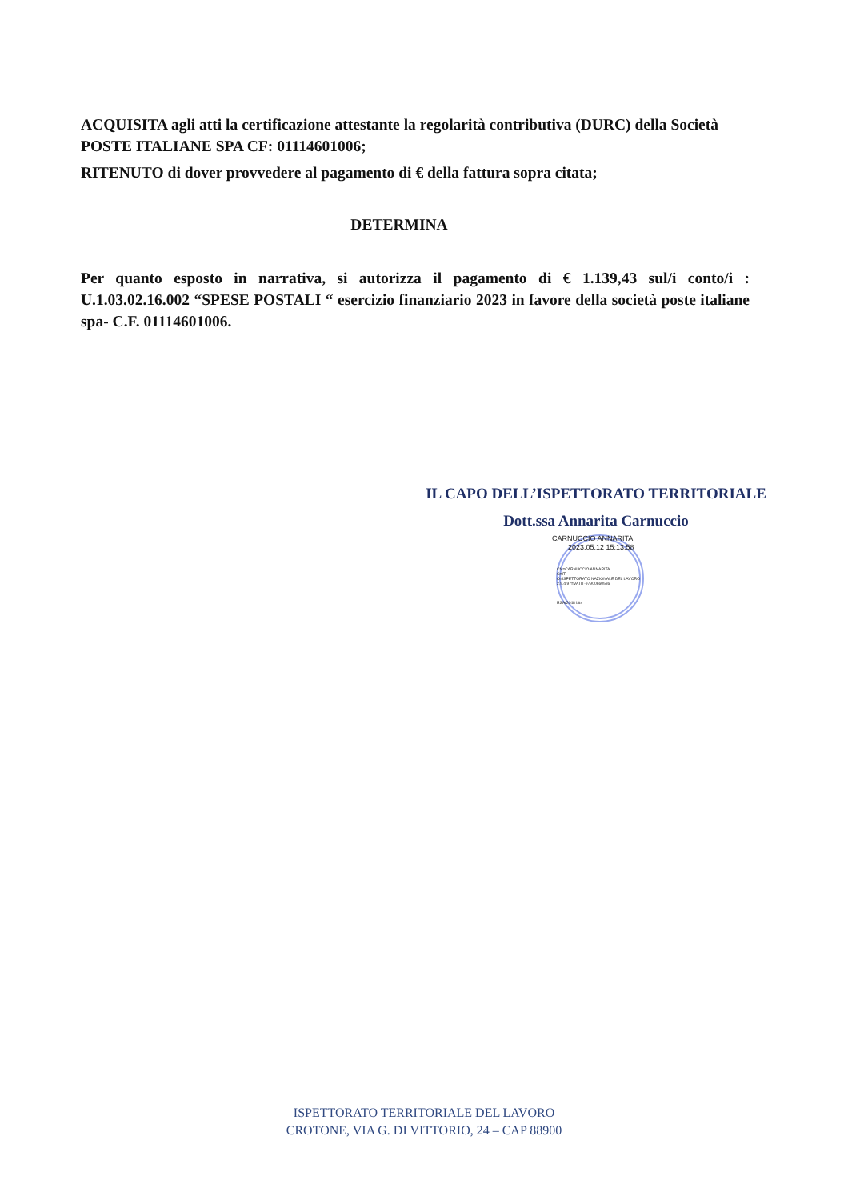ACQUISITA agli atti la certificazione attestante la regolarità contributiva (DURC) della Società POSTE ITALIANE SPA CF: 01114601006;
RITENUTO di dover provvedere al pagamento di € della fattura sopra citata;
DETERMINA
Per quanto esposto in narrativa, si autorizza il pagamento di € 1.139,43 sul/i conto/i : U.1.03.02.16.002 “SPESE POSTALI “ esercizio finanziario 2023 in favore della società poste italiane spa- C.F. 01114601006.
IL CAPO DELL’ISPETTORATO TERRITORIALE
Dott.ssa Annarita Carnuccio
CARNUCCIO ANNARITA
2023.05.12 15:13:58
CN=CARNUCCIO ANNARITA
C=IT
O=ISPETTORATO NAZIONALE DEL LAVORO
2.5.4.97=VATIT-97900660586
RSA/2048 bits
ISPETTORATO TERRITORIALE DEL LAVORO
CROTONE, VIA G. DI VITTORIO, 24 – CAP 88900